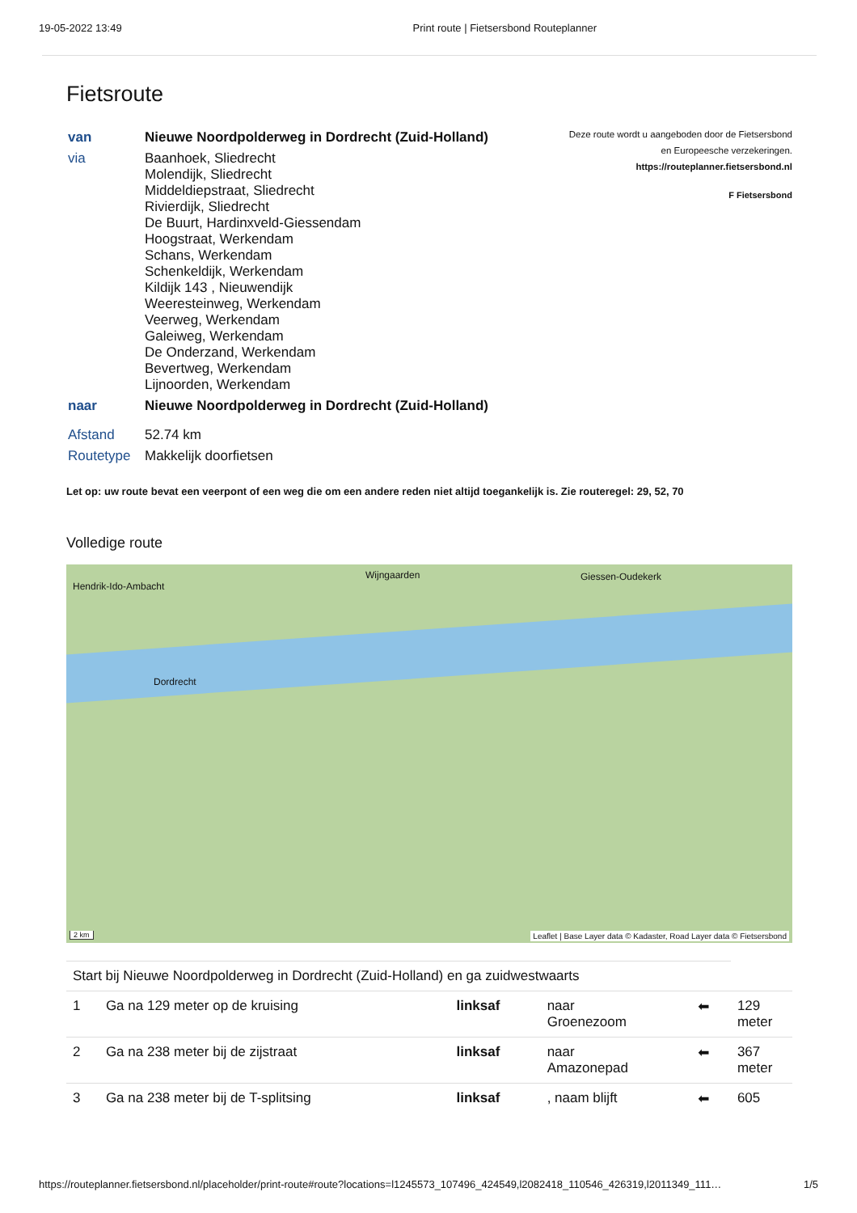19-05-2022 13:49 Print route | Fietsersbond Routeplanner
Fietsroute
| van | Nieuwe Noordpolderweg in Dordrecht (Zuid-Holland) |
| via | Baanhoek, Sliedrecht Molendijk, Sliedrecht Middeldiepstraat, Sliedrecht Rivierdijk, Sliedrecht De Buurt, Hardinxveld-Giessendam Hoogstraat, Werkendam Schans, Werkendam Schenkeldijk, Werkendam Kildijk 143 , Nieuwendijk Weeresteinweg, Werkendam Veerweg, Werkendam Galeiweg, Werkendam De Onderzand, Werkendam Bevertweg, Werkendam Lijnoorden, Werkendam |
| naar | Nieuwe Noordpolderweg in Dordrecht (Zuid-Holland) |
| Afstand | 52.74 km |
| Routetype | Makkelijk doorfietsen |
Deze route wordt u aangeboden door de Fietsersbond
en Europeesche verzekeringen.
https://routeplanner.fietsersbond.nl
F Fietsersbond
Let op: uw route bevat een veerpont of een weg die om een andere reden niet altijd toegankelijk is. Zie routeregel: 29, 52, 70
Volledige route
Hendrik-Ido-Ambacht
Wijngaarden Giessen-Oudekerk
Dordrecht
2 km
Leaflet | Base Layer data © Kadaster, Road Layer data © Fietsersbond
| Start bij Nieuwe Noordpolderweg in Dordrecht (Zuid-Holland) en ga zuidwestwaarts | | | | | |
| 1 | Ga na 129 meter op de kruising | linksaf | naar Groenezoom | ⬅ | 129 meter |
| 2 | Ga na 238 meter bij de zijstraat | linksaf | naar Amazonepad | ⬅ | 367 meter |
| 3 | Ga na 238 meter bij de T-splitsing | linksaf | , naam blijft | ⬅ | 605 |
https://routeplanner.fietsersbond.nl/placeholder/print-route#route?locations=l1245573_107496_424549,l2082418_110546_426319,l2011349_111… 1/5